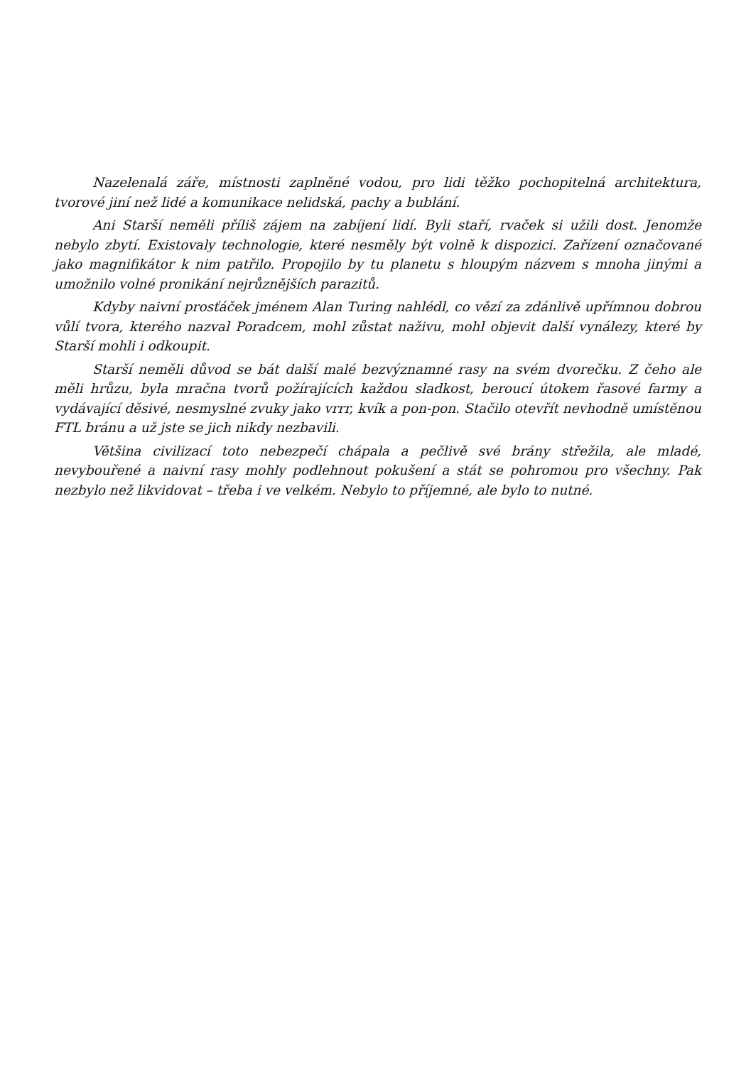Nazelenalá záře, místnosti zaplněné vodou, pro lidi těžko pochopitelná architektura, tvorové jiní než lidé a komunikace nelidská, pachy a bublání.
Ani Starší neměli příliš zájem na zabíjení lidí. Byli staří, rvaček si užili dost. Jenomže nebylo zbytí. Existovaly technologie, které nesměly být volně k dispozici. Zařízení označované jako magnifikátor k nim patřilo. Propojilo by tu planetu s hloupým názvem s mnoha jinými a umožnilo volné pronikání nejrůznějších parazitů.
Kdyby naivní prosťáček jménem Alan Turing nahlédl, co vězí za zdánlivě upřímnou dobrou vůlí tvora, kterého nazval Poradcem, mohl zůstat naživu, mohl objevit další vynálezy, které by Starší mohli i odkoupit.
Starší neměli důvod se bát další malé bezvýznamné rasy na svém dvorečku. Z čeho ale měli hrůzu, byla mračna tvorů požírajících každou sladkost, beroucí útokem řasové farmy a vydávající děsivé, nesmyslné zvuky jako vrrr, kvík a pon-pon. Stačilo otevřít nevhodně umístěnou FTL bránu a už jste se jich nikdy nezbavili.
Většina civilizací toto nebezpečí chápala a pečlivě své brány střežila, ale mladé, nevybouřené a naivní rasy mohly podlehnout pokušení a stát se pohromou pro všechny. Pak nezbylo než likvidovat – třeba i ve velkém. Nebylo to příjemné, ale bylo to nutné.